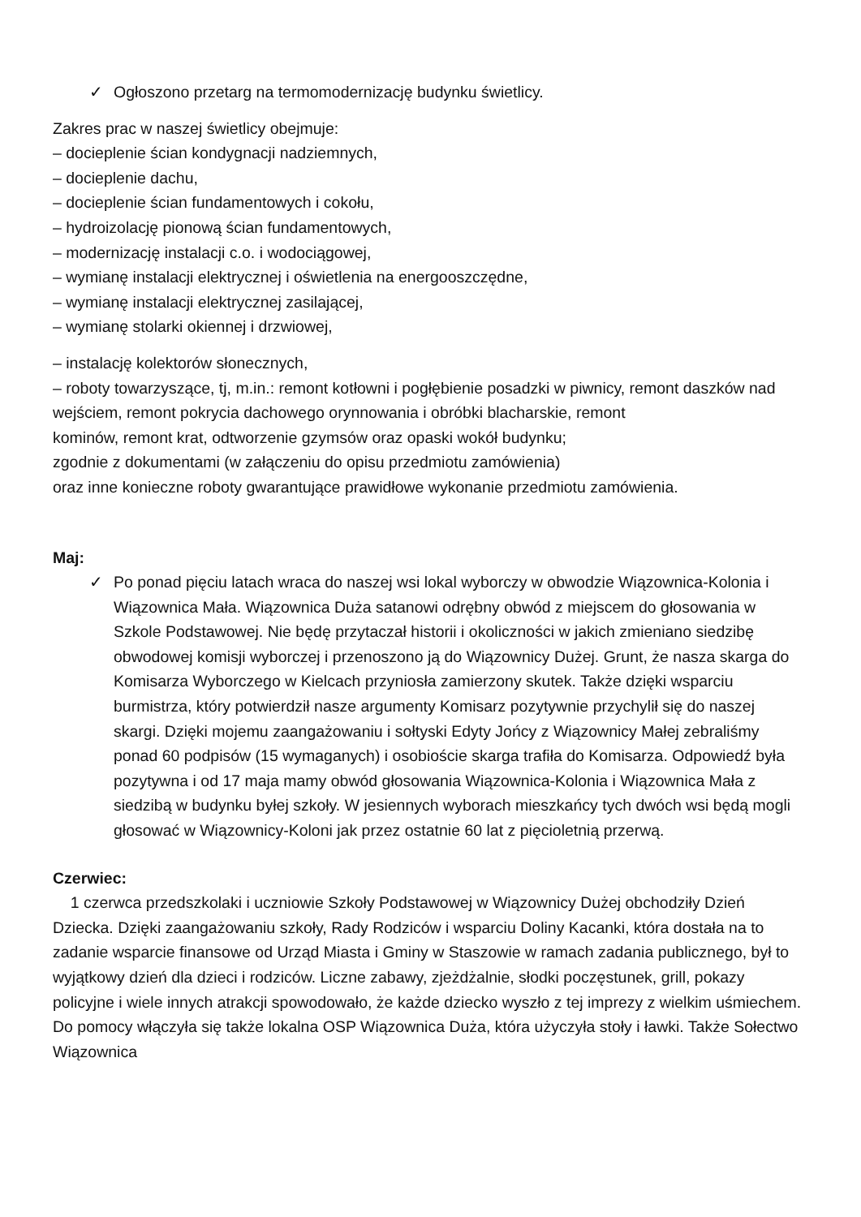✓ Ogłoszono przetarg na termomodernizację budynku świetlicy.
Zakres prac w naszej świetlicy obejmuje:
– docieplenie ścian kondygnacji nadziemnych,
– docieplenie dachu,
– docieplenie ścian fundamentowych i cokołu,
– hydroizolację pionową ścian fundamentowych,
– modernizację instalacji c.o. i wodociągowej,
– wymianę instalacji elektrycznej i oświetlenia na energooszczędne,
– wymianę instalacji elektrycznej zasilającej,
– wymianę stolarki okiennej i drzwiowej,
– instalację kolektorów słonecznych,
– roboty towarzyszące, tj, m.in.: remont kotłowni i pogłębienie posadzki w piwnicy, remont daszków nad wejściem, remont pokrycia dachowego orynnowania i obróbki blacharskie, remont
kominów, remont krat, odtworzenie gzymsów oraz opaski wokół budynku;
zgodnie z dokumentami (w załączeniu do opisu przedmiotu zamówienia)
oraz inne konieczne roboty gwarantujące prawidłowe wykonanie przedmiotu zamówienia.
Maj:
✓ Po ponad pięciu latach wraca do naszej wsi lokal wyborczy w obwodzie Wiązownica-Kolonia i Wiązownica Mała. Wiązownica Duża satanowi odrębny obwód z miejscem do głosowania w Szkole Podstawowej. Nie będę przytaczał historii i okoliczności w jakich zmieniano siedzibę obwodowej komisji wyborczej i przenoszono ją do Wiązownicy Dużej. Grunt, że nasza skarga do Komisarza Wyborczego w Kielcach przyniosła zamierzony skutek. Także dzięki wsparciu burmistrza, który potwierdził nasze argumenty Komisarz pozytywnie przychylił się do naszej skargi. Dzięki mojemu zaangażowaniu i sołtyski Edyty Jońcy z Wiązownicy Małej zebraliśmy ponad 60 podpisów (15 wymaganych) i osobioście skarga trafiła do Komisarza. Odpowiedź była pozytywna i od 17 maja mamy obwód głosowania Wiązownica-Kolonia i Wiązownica Mała z siedzibą w budynku byłej szkoły. W jesiennych wyborach mieszkańcy tych dwóch wsi będą mogli głosować w Wiązownicy-Koloni jak przez ostatnie 60 lat z pięcioletnią przerwą.
Czerwiec:
1 czerwca przedszkolaki i uczniowie Szkoły Podstawowej w Wiązownicy Dużej obchodziły Dzień Dziecka. Dzięki zaangażowaniu szkoły, Rady Rodziców i wsparciu Doliny Kacanki, która dostała na to zadanie wsparcie finansowe od Urząd Miasta i Gminy w Staszowie w ramach zadania publicznego, był to wyjątkowy dzień dla dzieci i rodziców. Liczne zabawy, zjeżdżalnie, słodki poczęstunek, grill, pokazy policyjne i wiele innych atrakcji spowodowało, że każde dziecko wyszło z tej imprezy z wielkim uśmiechem. Do pomocy włączyła się także lokalna OSP Wiązownica Duża, która użyczyła stoły i ławki. Także Sołectwo Wiązownica